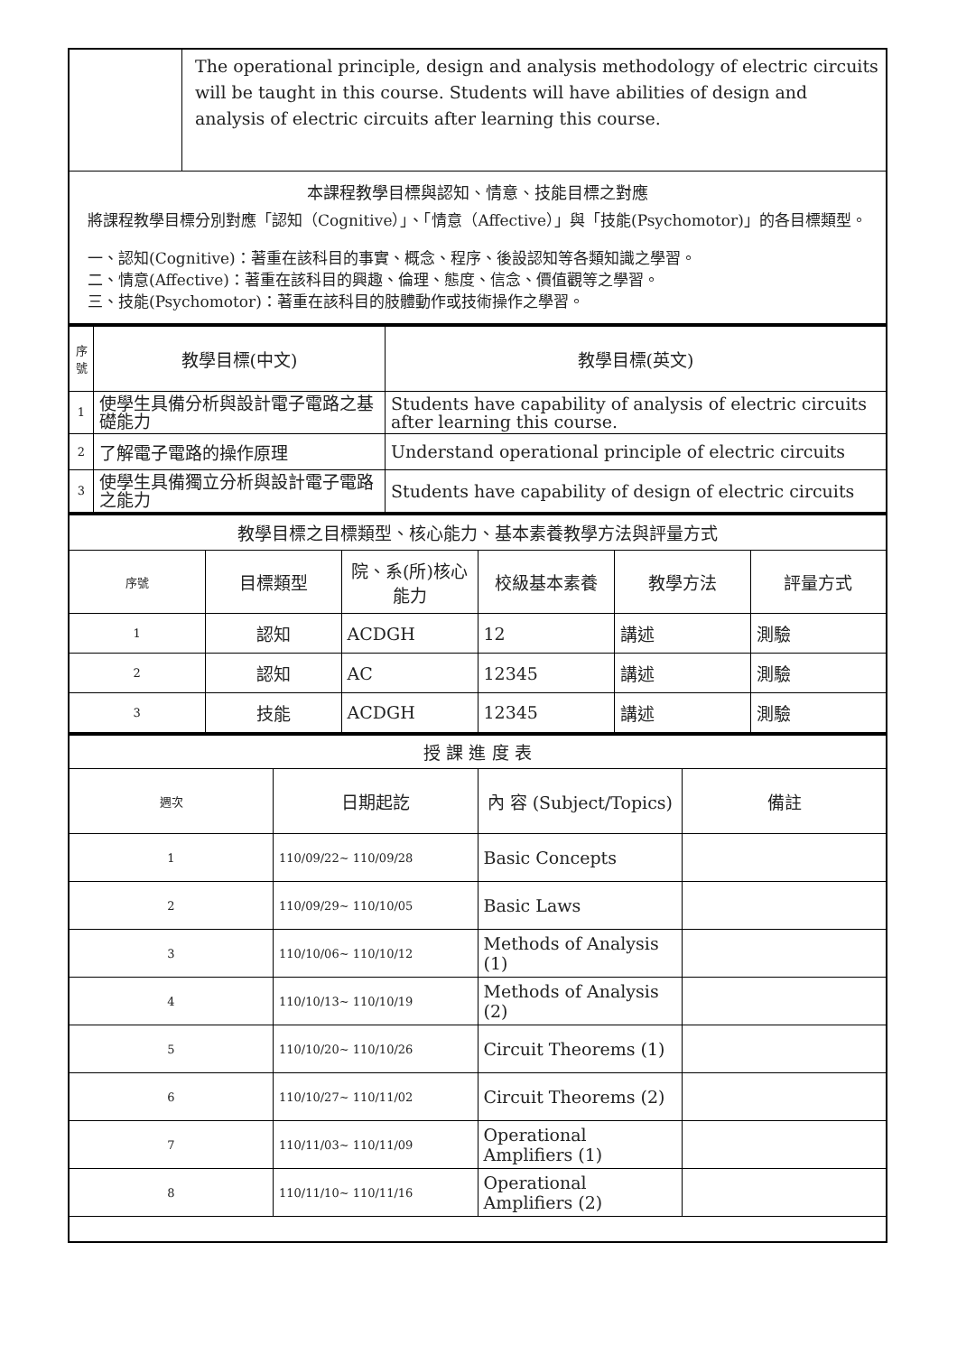| | The operational principle, design and analysis methodology of electric circuits will be taught in this course. Students will have abilities of design and analysis of electric circuits after learning this course. |
| 本課程教學目標與認知、情意、技能目標之對應 將課程教學目標分別對應「認知（Cognitive）」、「情意（Affective）」與「技能(Psychomotor)」的各目標類型。 一、認知(Cognitive)：著重在該科目的事實、概念、程序、後設認知等各類知識之學習。 二、情意(Affective)：著重在該科目的興趣、倫理、態度、信念、價值觀等之學習。 三、技能(Psychomotor)：著重在該科目的肢體動作或技術操作之學習。 | |
| 序號 | 教學目標(中文) | 教學目標(英文) |
| --- | --- | --- |
| 1 | 使學生具備分析與設計電子電路之基礎能力 | Students have capability of analysis of electric circuits after learning this course. |
| 2 | 了解電子電路的操作原理 | Understand operational principle of electric circuits |
| 3 | 使學生具備獨立分析與設計電子電路之能力 | Students have capability of design of electric circuits |
| 教學目標之目標類型、核心能力、基本素養教學方法與評量方式 | | | | | |
| 序號 | 目標類型 | 院、系(所)核心能力 | 校級基本素養 | 教學方法 | 評量方式 |
| 1 | 認知 | ACDGH | 12 | 講述 | 測驗 |
| 2 | 認知 | AC | 12345 | 講述 | 測驗 |
| 3 | 技能 | ACDGH | 12345 | 講述 | 測驗 |
| 授 課 進 度 表 | | | |
| 週次 | 日期起訖 | 內 容 (Subject/Topics) | 備註 |
| 1 | 110/09/22~ 110/09/28 | Basic Concepts | |
| 2 | 110/09/29~ 110/10/05 | Basic Laws | |
| 3 | 110/10/06~ 110/10/12 | Methods of Analysis (1) | |
| 4 | 110/10/13~ 110/10/19 | Methods of Analysis (2) | |
| 5 | 110/10/20~ 110/10/26 | Circuit Theorems (1) | |
| 6 | 110/10/27~ 110/11/02 | Circuit Theorems (2) | |
| 7 | 110/11/03~ 110/11/09 | Operational Amplifiers (1) | |
| 8 | 110/11/10~ 110/11/16 | Operational Amplifiers (2) | |